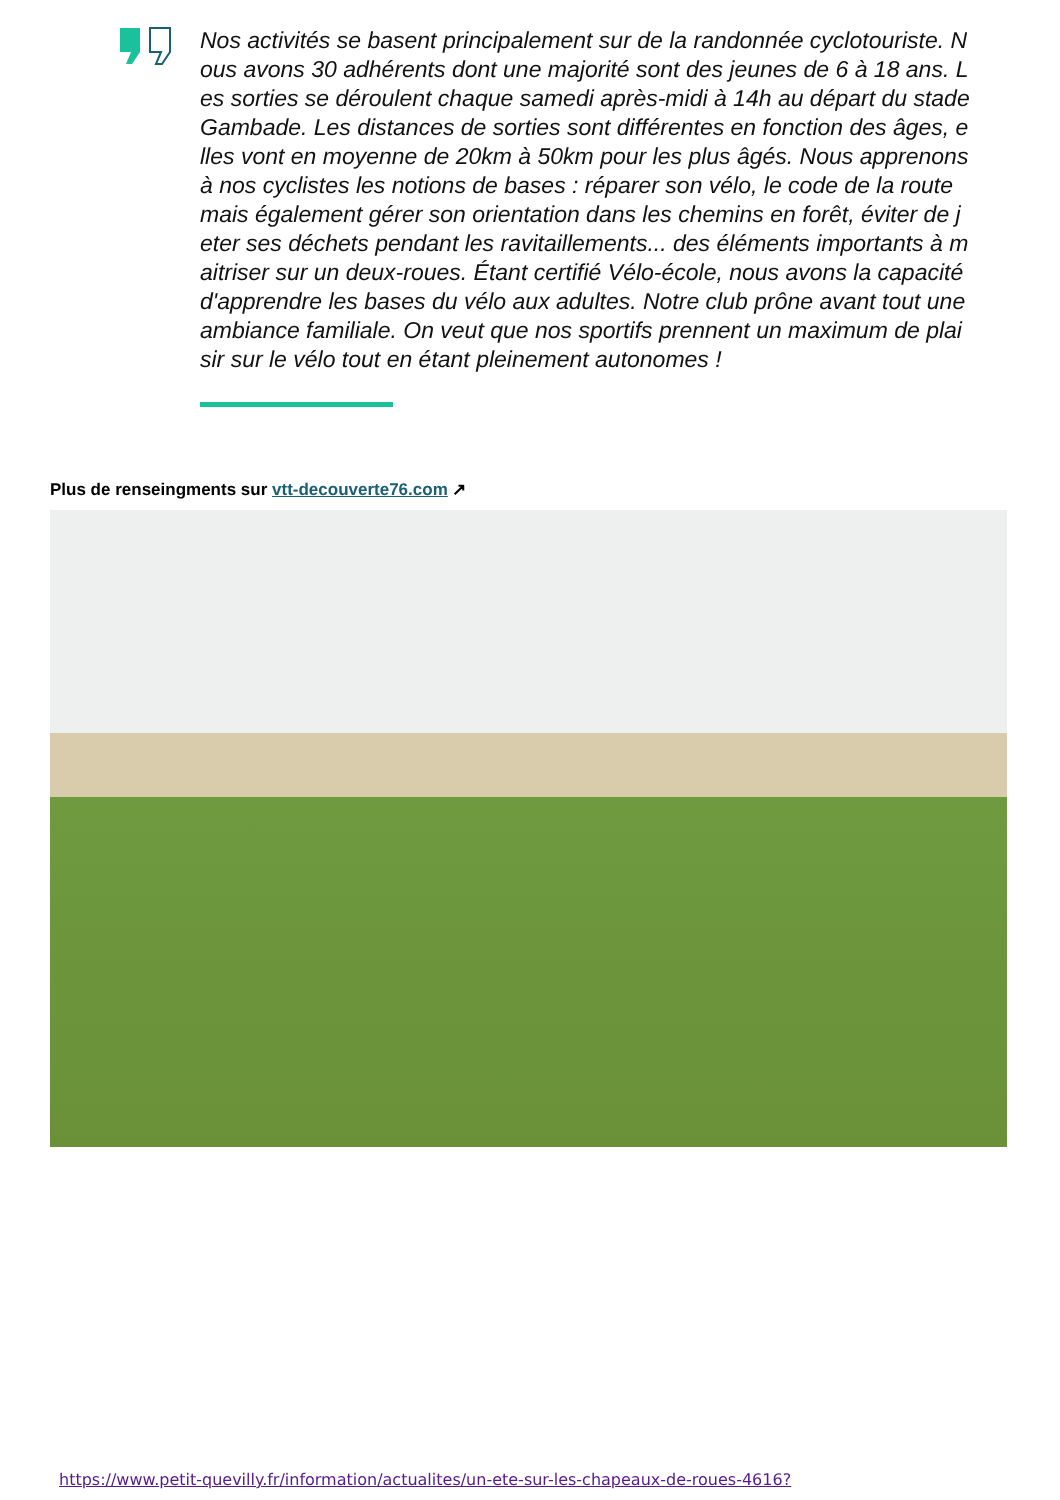Nos activités se basent principalement sur de la randonnée cyclotouriste. Nous avons 30 adhérents dont une majorité sont des jeunes de 6 à 18 ans. Les sorties se déroulent chaque samedi après-midi à 14h au départ du stade Gambade. Les distances de sorties sont différentes en fonction des âges, elles vont en moyenne de 20km à 50km pour les plus âgés. Nous apprenons à nos cyclistes les notions de bases : réparer son vélo, le code de la route mais également gérer son orientation dans les chemins en forêt, éviter de jeter ses déchets pendant les ravitaillements... des éléments importants à maitriser sur un deux-roues. Étant certifié Vélo-école, nous avons la capacité d'apprendre les bases du vélo aux adultes. Notre club prône avant tout une ambiance familiale. On veut que nos sportifs prennent un maximum de plaisir sur le vélo tout en étant pleinement autonomes !
Plus de renseingments sur vtt-decouverte76.com ↗
https://www.petit-quevilly.fr/information/actualites/un-ete-sur-les-chapeaux-de-roues-4616?